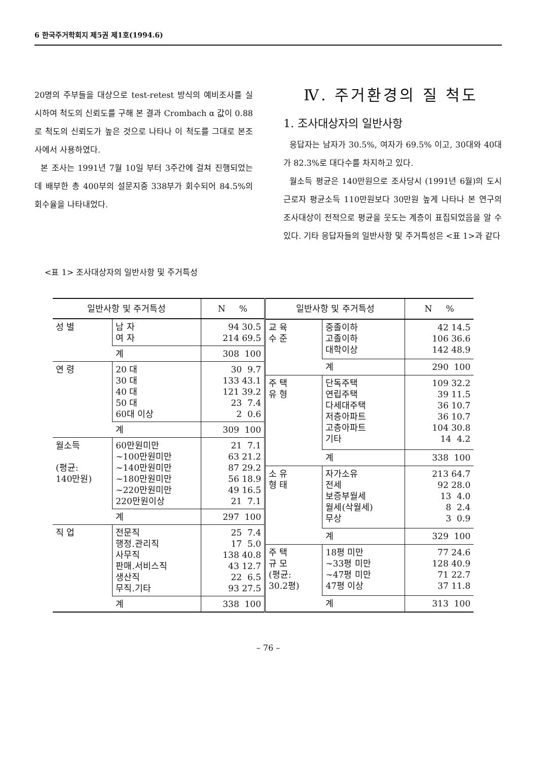6 한국주거학회지 제5권 제1호(1994.6)
20명의 주부들을 대상으로 test-retest 방식의 예비조사를 실시하여 척도의 신뢰도를 구해 본 결과 Crombach α 값이 0.88로 척도의 신뢰도가 높은 것으로 나타나 이 척도를 그대로 본조사에서 사용하였다.
본 조사는 1991년 7월 10일 부터 3주간에 걸쳐 진행되었는데 배부한 총 400부의 설문지중 338부가 회수되어 84.5%의 회수율을 나타내었다.
Ⅳ. 주거환경의 질 척도
1. 조사대상자의 일반사항
응답자는 남자가 30.5%, 여자가 69.5% 이고, 30대와 40대가 82.3%로 대다수를 차지하고 있다.
월소득 평균은 140만원으로 조사당시 (1991년 6월)의 도시근로자 평균소득 110만원보다 30만원 높게 나타나 본 연구의 조사대상이 전적으로 평균을 웃도는 계층이 표집되었음을 알 수 있다. 기타 응답자들의 일반사항 및 주거특성은 <표 1>과 같다
<표 1> 조사대상자의 일반사항 및 주거특성
| 일반사항 및 주거특성 | | N % |
| --- | --- | --- |
| 성 별 | 남 자 여 자 | 94 30.5 214 69.5 |
| | 계 | 308 100 |
| 연 령 | 20 대 30 대 40 대 50 대 60대 이상 | 30 9.7 133 43.1 121 39.2 23 7.4 2 0.6 |
| | 계 | 309 100 |
| 월소득 (평균: 140만원) | 60만원미만 ~100만원미만 ~140만원미만 ~180만원미만 ~220만원미만 220만원이상 | 21 7.1 63 21.2 87 29.2 56 18.9 49 16.5 21 7.1 |
| | 계 | 297 100 |
| 직 업 | 전문직 행정.관리직 사무직 판매.서비스직 생산직 무직.기타 | 25 7.4 17 5.0 138 40.8 43 12.7 22 6.5 93 27.5 |
| | 계 | 338 100 |
| 일반사항 및 주거특성 | | N % |
| --- | --- | --- |
| 교 육 수 준 | 중졸이하 고졸이하 대학이상 | 42 14.5 106 36.6 142 48.9 |
| | 계 | 290 100 |
| 주 택 유 형 | 단독주택 연립주택 다세대주택 저층아파트 고층아파트 기타 | 109 32.2 39 11.5 36 10.7 36 10.7 104 30.8 14 4.2 |
| | 계 | 338 100 |
| 소 유 형 태 | 자가소유 전세 보증부월세 월세(삭월세) 무상 | 213 64.7 92 28.0 13 4.0 8 2.4 3 0.9 |
| | 계 | 329 100 |
| 주 택 규 모 (평균: 30.2평) | 18평 미만 ~33평 미만 ~47평 미만 47평 이상 | 77 24.6 128 40.9 71 22.7 37 11.8 |
| | 계 | 313 100 |
– 76 –